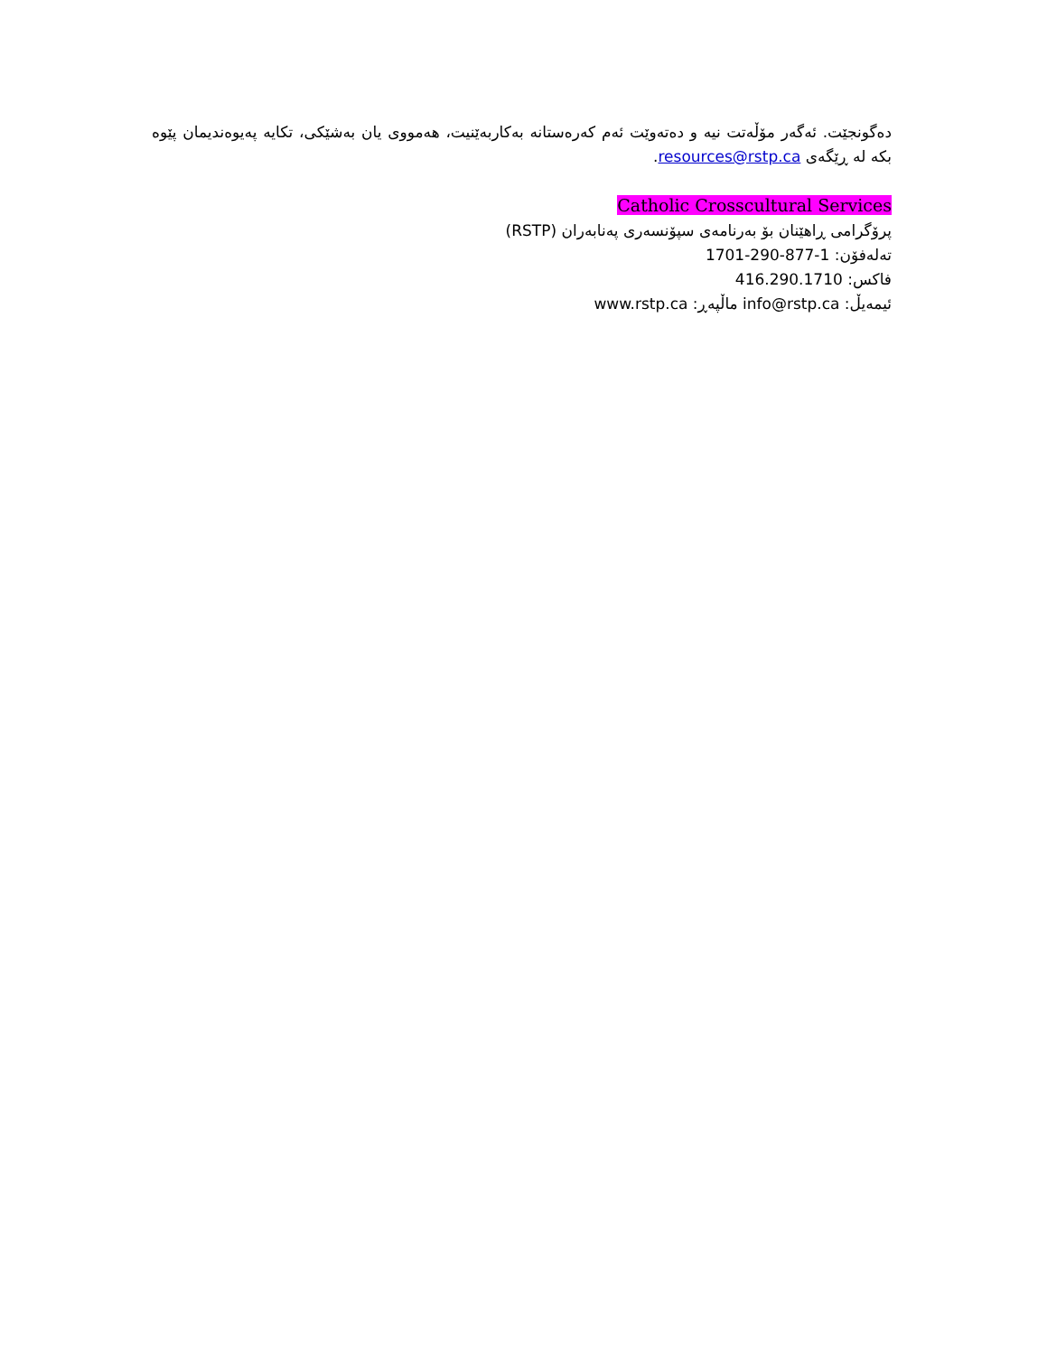دەگونجێت. ئەگەر مۆڵەتت نیە و دەتەوێت ئەم کەرەستانە بەکاربەێنیت، هەمووی یان بەشێکی، تکایە پەیوەندیمان پێوە بکە لە ڕێگەی resources@rstp.ca.
Catholic Crosscultural Services
پرۆگرامی ڕاهێنان بۆ بەرنامەی سپۆنسەری پەنابەران (RSTP)
تەلەفۆن: 1-877-290-1701
فاکس: 416.290.1710
ئیمەیڵ: info@rstp.ca ماڵپەڕ: www.rstp.ca